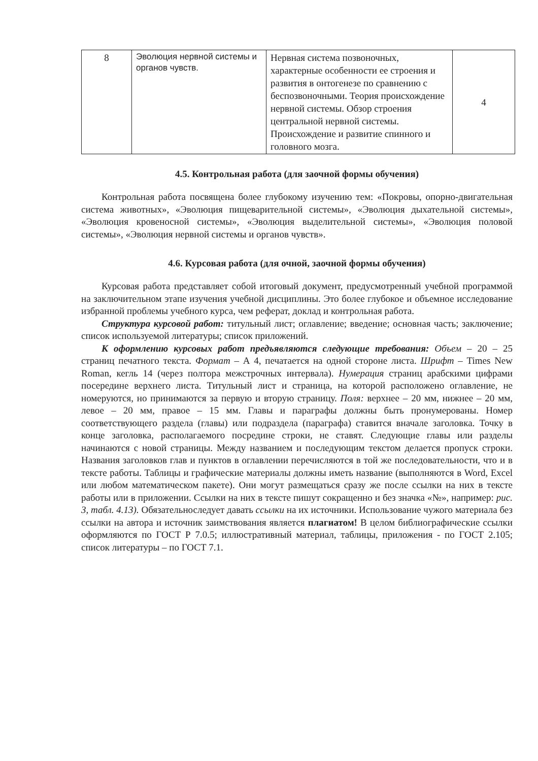| 8 | Эволюция нервной системы и органов чувств. | Нервная система позвоночных, характерные особенности ее строения и развития в онтогенезе по сравнению с беспозвоночными. Теория происхождение нервной системы. Обзор строения центральной нервной системы. Происхождение и развитие спинного и головного мозга. | 4 |
4.5. Контрольная работа (для заочной формы обучения)
Контрольная работа посвящена более глубокому изучению тем: «Покровы, опорно-двигательная система животных», «Эволюция пищеварительной системы», «Эволюция дыхательной системы», «Эволюция кровеносной системы», «Эволюция выделительной системы», «Эволюция половой системы», «Эволюция нервной системы и органов чувств».
4.6. Курсовая работа (для очной, заочной формы обучения)
Курсовая работа представляет собой итоговый документ, предусмотренный учебной программой на заключительном этапе изучения учебной дисциплины. Это более глубокое и объемное исследование избранной проблемы учебного курса, чем реферат, доклад и контрольная работа.
Структура курсовой работ: титульный лист; оглавление; введение; основная часть; заключение; список используемой литературы; список приложений.
К оформлению курсовых работ предъявляются следующие требования: Объем – 20 – 25 страниц печатного текста. Формат – А 4, печатается на одной стороне листа. Шрифт – Times New Roman, кегль 14 (через полтора межстрочных интервала). Нумерация страниц арабскими цифрами посередине верхнего листа. Титульный лист и страница, на которой расположено оглавление, не номеруются, но принимаются за первую и вторую страницу. Поля: верхнее – 20 мм, нижнее – 20 мм, левое – 20 мм, правое – 15 мм. Главы и параграфы должны быть пронумерованы. Номер соответствующего раздела (главы) или подраздела (параграфа) ставится вначале заголовка. Точку в конце заголовка, располагаемого посредине строки, не ставят. Следующие главы или разделы начинаются с новой страницы. Между названием и последующим текстом делается пропуск строки. Названия заголовков глав и пунктов в оглавлении перечисляются в той же последовательности, что и в тексте работы. Таблицы и графические материалы должны иметь название (выполняются в Word, Excel или любом математическом пакете). Они могут размещаться сразу же после ссылки на них в тексте работы или в приложении. Ссылки на них в тексте пишут сокращенно и без значка «№», например: рис. 3, табл. 4.13). Обязательноследует давать ссылки на их источники. Использование чужого материала без ссылки на автора и источник заимствования является плагиатом! В целом библиографические ссылки оформляются по ГОСТ Р 7.0.5; иллюстративный материал, таблицы, приложения - по ГОСТ 2.105; список литературы – по ГОСТ 7.1.